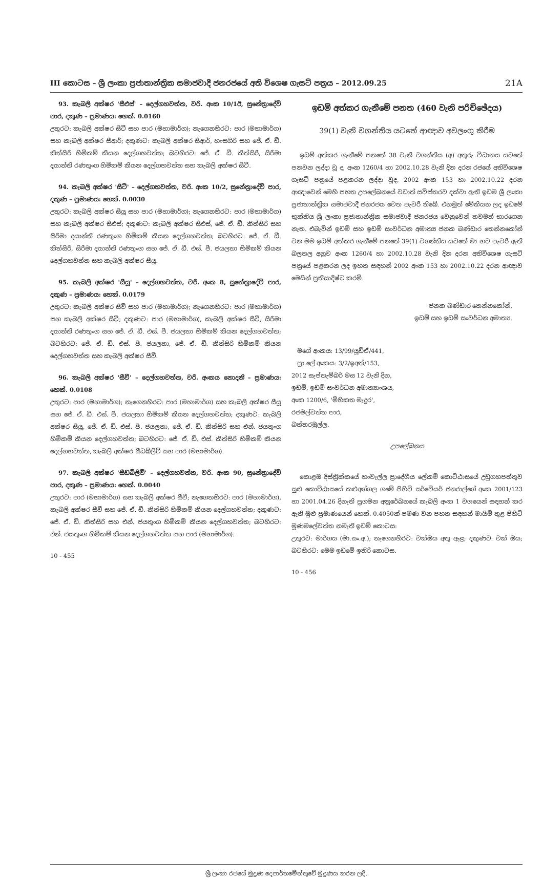III කොටස – ශ්‍රී ලංකා ප්‍රජාතාන්ත්‍රික සමාජවාදී ජනරජයේ අති විශෙෂ ගැසට් පත්‍රය – 2012.09.25 21A
93. කැබලි අක්ෂර 'සීඑස්' – දෙල්ගහවත්ත, වරි. අංක 10/1ඊ, සුනේත්‍රාදේවි පාර, දකුණ – ප්‍රමාණය: හෙක්. 0.0160
උතුරට: කැබලි අක්ෂර සීටී සහ පාර (මහාමාර්ග); නැගෙනහිරට: පාර (මහාමාර්ග) සහ කැබලි අක්ෂර සීආර්; දකුණට: කැබලි අක්ෂර සීආර්, හංසගිරි සහ ජේ. ඒ. ඩී. කිත්සිරි හිමිකම් කියන දෙල්ගහවත්ත; බටහිරට: ජේ. ඒ. ඩී. කිත්සිරි, සිරිමා දයාන්ති රණතුංග හිමිකම් කියන දෙල්ගහවත්ත සහ කැබලි අක්ෂර සීටී.
94. කැබලි අක්ෂර 'සීටී' – දෙල්ගහවත්ත, වරි. අංක 10/2, සුනේත්‍රාදේවි පාර, දකුණ – ප්‍රමාණය: හෙක්. 0.0030
උතුරට: කැබලි අක්ෂර සීයූ සහ පාර (මහාමාර්ග); නැගෙනහිරට: පාර (මහාමාර්ග) සහ කැබලි අක්ෂර සීඑස්; දකුණට: කැබලි අක්ෂර සීඑස්, ජේ. ඒ. ඩී. කිත්සිරි සහ සිරිමා දයාන්ති රණතුංග හිමිකම් කියන දෙල්ගහවත්ත; බටහිරට: ජේ. ඒ. ඩී. කිත්සිරි, සිරිමා දයාන්ති රණතුංග සහ ජේ. ඒ. ඩී. එස්. පී. ජයලතා හිමිකම් කියන දෙල්ගහවත්ත සහ කැබලි අක්ෂර සීයූ.
95. කැබලි අක්ෂර 'සීයූ' – දෙල්ගහවත්ත, වරි. අංක 8, සුනේත්‍රාදේවි පාර, දකුණ – ප්‍රමාණය: හෙක්. 0.0179
උතුරට: කැබලි අක්ෂර සීවී සහ පාර (මහාමාර්ග); නැගෙනහිරට: පාර (මහාමාර්ග) සහ කැබලි අක්ෂර සීටී; දකුණට: පාර (මහාමාර්ග), කැබලි අක්ෂර සීටී, සිරිමා දයාන්ති රණතුංග සහ ජේ. ඒ. ඩී. එස්. පී. ජයලතා හිමිකම් කියන දෙල්ගහවත්ත; බටහිරට: ජේ. ඒ. ඩී. එස්. පී. ජයලතා, ජේ. ඒ. ඩී. කිත්සිරි හිමිකම් කියන දෙල්ගහවත්ත සහ කැබලි අක්ෂර සීවී.
96. කැබලි අක්ෂර 'සීවී' – දෙල්ගහවත්ත, වරි. අංකය නොදනී – ප්‍රමාණය: හෙක්. 0.0108
උතුරට: පාර (මහාමාර්ග); නැගෙනහිරට: පාර (මහාමාර්ග) සහ කැබලි අක්ෂර සීයූ සහ ජේ. ඒ. ඩී. එස්. පී. ජයලතා හිමිකම් කියන දෙල්ගහවත්ත; දකුණට: කැබලි අක්ෂර සීයූ, ජේ. ඒ. ඩී. එස්. පී. ජයලතා, ජේ. ඒ. ඩී. කිත්සිරි සහ එන්. ජයතුංග හිමිකම් කියන දෙල්ගහවත්ත; බටහිරට: ජේ. ඒ. ඩී. එස්. කිත්සිරි හිමිකම් කියන දෙල්ගහවත්ත, කැබලි අක්ෂර සීඩබ්ලිව් සහ පාර (මහාමාර්ග).
97. කැබලි අක්ෂර 'සීඩබ්ලිව්' – දෙල්ගහවත්ත, වරි. අංක 90, සුනේත්‍රාදේවි පාර, දකුණ – ප්‍රමාණය: හෙක්. 0.0040
උතුරට: පාර (මහාමාර්ග) සහ කැබලි අක්ෂර සීවී; නැගෙනහිරට: පාර (මහාමාර්ග), කැබලි අක්ෂර සීවී සහ ජේ. ඒ. ඩී. කිත්සිරි හිමිකම් කියන දෙල්ගහවත්ත; දකුණට: ජේ. ඒ. ඩී. කිත්සිරි සහ එන්. ජයතුංග හිමිකම් කියන දෙල්ගහවත්ත; බටහිරට: එන්. ජයතුංග හිමිකම් කියන දෙල්ගහවත්ත සහ පාර (මහාමාර්ග).
10 - 455
ඉඩම් අත්කර ගැනීමේ පනත (460 වැනි පරිච්ඡේදය)
39(1) වැනි වගන්තිය යටතේ ආඥාව අවලංගු කිරීම
ඉඩම් අත්කර ගැනීමේ පනතේ 38 වැනි වගන්තිය (අ) අතුරු විධානය යටතේ පනවන ලද්දා වූ ද, අංක 1260/4 හා 2002.10.28 වැනි දින දරන රජයේ අතිවිශෙෂ ගැසට් පත්‍රයේ පළකරන ලද්දා වූද, 2002 අංක 153 හා 2002.10.22 දරන ආඥාවෙන් මෙහි පහත උපලේඛනයේ වඩාත් සවිස්තරව දක්වා ඇති ඉඩම ශ්‍රී ලංකා ප්‍රජාතාන්ත්‍රික සමාජවාදී ජනරජය වෙත පැවරී තිබේ. එනමුත් මේකියන ලද ඉඩමේ භුක්තිය ශ්‍රී ලංකා ප්‍රජාතාන්ත්‍රික සමාජවාදී ජනරජය වෙනුවෙන් තවමත් භාරගෙන නැත. එබැවින් ඉඩම් සහ ඉඩම් සංවර්ධන අමාත්‍ය ජනක බණ්ඩාර තෙන්නකෝන් වන මම ඉඩම් අත්කර ගැනීමේ පනතේ 39(1) වගන්තිය යටතේ මා හට පැවරී ඇති බලතල අනුව අංක 1260/4 හා 2002.10.28 වැනි දින දරන අතිවිශෙෂ ගැසට් පත්‍රයේ පළකරන ලද ඉහත සඳහන් 2002 අංක 153 හා 2002.10.22 දරන ආඥාව මෙයින් ප්‍රතිසාදිෂ්ට කරමි.
ජනක බණ්ඩාර තෙන්නකෝන්,
ඉඩම් සහ ඉඩම් සංවර්ධන අමාත්‍ය.
මගේ අංකය: 13/99/යූඩීඒ/441,
ප්‍රා.ලේ අංකය: 3/2/ඉඅත්/153,
2012 සැප්තැම්බර් මස 12 වැනි දින,
ඉඩම්, ඉඩම් සංවර්ධන අමාත්‍යාංශය,
අංක 1200/6, 'මිහිකත මැදුර',
රජමල්වත්ත පාර,
බත්තරමුල්ල.
උපලේඛනය
කොළඹ දිස්ත්‍රික්කයේ හංවැල්ල ප්‍රාදේශීය ලේකම් කොට්ඨාසයේ උඩුගහපත්තුව සුළු කොට්ඨාසයේ කළුඅග්ගල ගමේ පිහිටි සර්වේයර් ජනරාල්ගේ අංක 2001/123 හා 2001.04.26 දිනැති ප්‍රගමන අනුරේඛනයේ කැබලි අංක 1 වශයෙන් සඳහන් කර ඇති මුළු ප්‍රමාණයෙන් හෙක්. 0.4050ක් පමණ වන පහත සඳහන් මායිම් තුළ පිහිටි මූණමලේවත්ත නමැති ඉඩම් කොටස:
උතුරට: මාර්ගය (මා.සං.අ.); නැගෙනහිරට: වක්ඔය අතු ඇළ; දකුණට: වක් ඔය; බටහිරට: මෙම ඉඩමේ ඉතිරි කොටස.
10 - 456
ශ්‍රී ලංකා රජයේ මුද්‍රණ දෙපාර්තමේන්තුවේ මුද්‍රණය කරන ලදී.